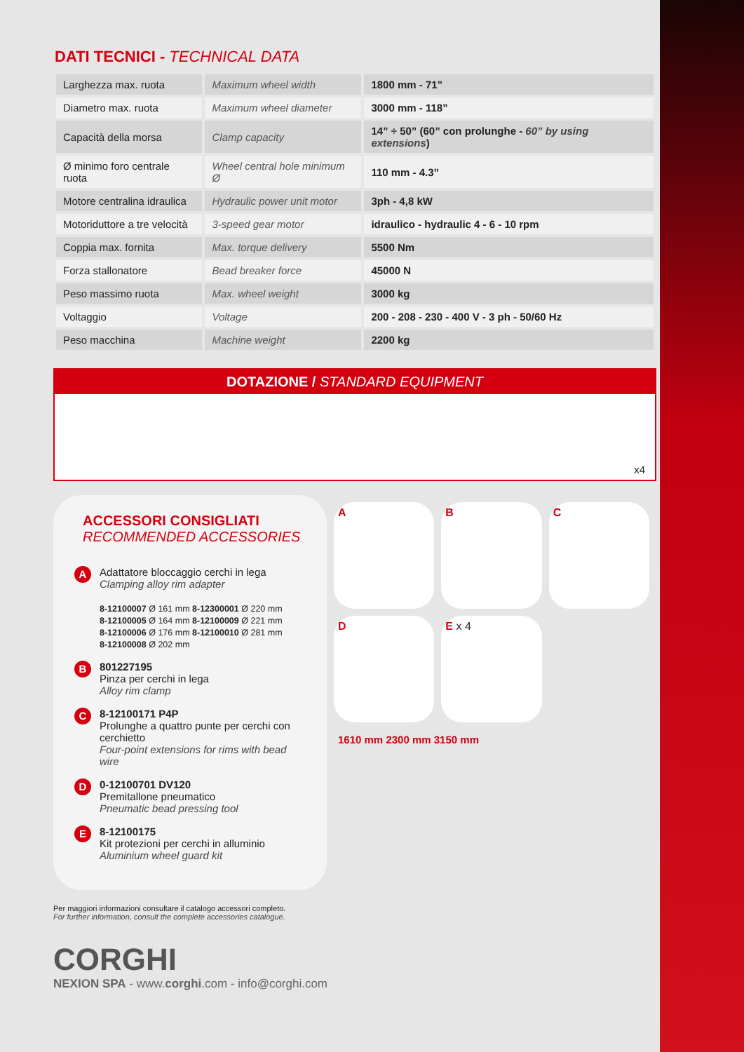DATI TECNICI - TECHNICAL DATA
| Larghezza max. ruota | Maximum wheel width | 1800 mm - 71” |
| Diametro max. ruota | Maximum wheel diameter | 3000 mm - 118” |
| Capacità della morsa | Clamp capacity | 14” ÷ 50” (60” con prolunghe - 60” by using extensions ) |
| Ø minimo foro centrale ruota | Wheel central hole minimum Ø | 110 mm - 4.3” |
| Motore centralina idraulica | Hydraulic power unit motor | 3ph - 4,8 kW |
| Motoriduttore a tre velocità | 3-speed gear motor | idraulico - hydraulic 4 - 6 - 10 rpm |
| Coppia max. fornita | Max. torque delivery | 5500 Nm |
| Forza stallonatore | Bead breaker force | 45000 N |
| Peso massimo ruota | Max. wheel weight | 3000 kg |
| Voltaggio | Voltage | 200 - 208 - 230 - 400 V - 3 ph - 50/60 Hz |
| Peso macchina | Machine weight | 2200 kg |
DOTAZIONE / STANDARD EQUIPMENT
x4
ACCESSORI CONSIGLIATI
RECOMMENDED ACCESSORIES
A
Adattatore bloccaggio cerchi in lega
Clamping alloy rim adapter
8-12100007 Ø 161 mm 8-12300001 Ø 220 mm
8-12100005 Ø 164 mm 8-12100009 Ø 221 mm
8-12100006 Ø 176 mm 8-12100010 Ø 281 mm
8-12100008 Ø 202 mm
B
801227195
Pinza per cerchi in lega
Alloy rim clamp
C
8-12100171 P4P
Prolunghe a quattro punte per cerchi con cerchietto
Four-point extensions for rims with bead wire
D
0-12100701 DV120
Premitallone pneumatico
Pneumatic bead pressing tool
E
8-12100175
Kit protezioni per cerchi in alluminio
Aluminium wheel guard kit
A
B
C
D
E x 4
1610 mm 2300 mm 3150 mm
Per maggiori informazioni consultare il catalogo accessori completo.
For further information, consult the complete accessories catalogue.
CORGHI
NEXION SPA - www.corghi.com - info@corghi.com